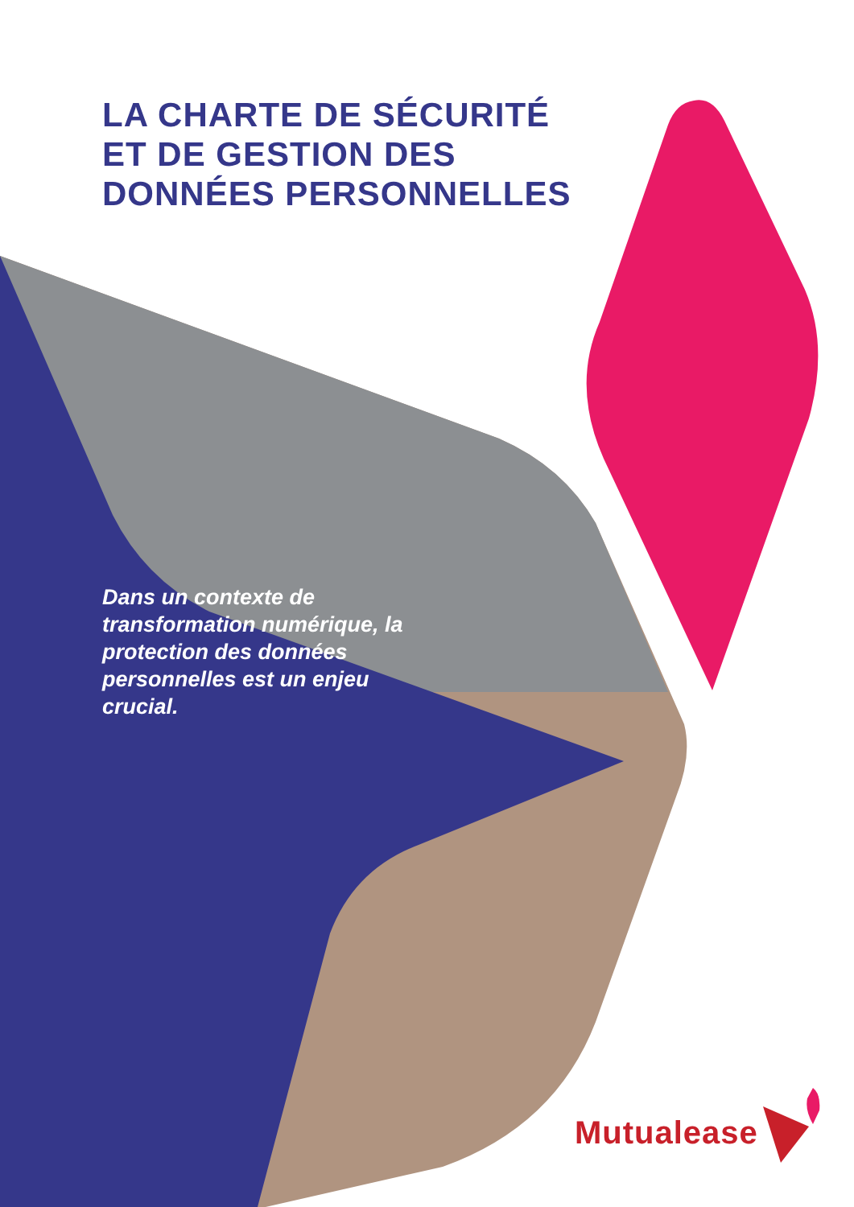LA CHARTE DE SÉCURITÉ
ET DE GESTION DES
DONNÉES PERSONNELLES
Dans un contexte de transformation numérique, la protection des données personnelles est un enjeu crucial.
Mutualease